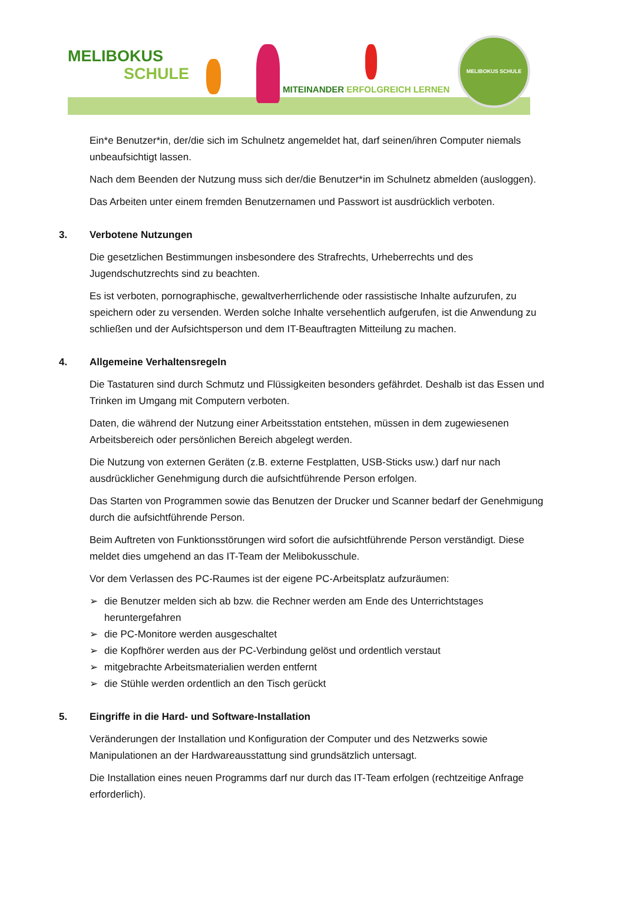MELIBOKUS
SCHULE
MITEINANDER ERFOLGREICH LERNEN
MELIBOKUS SCHULE
Ein*e Benutzer*in, der/die sich im Schulnetz angemeldet hat, darf seinen/ihren Computer niemals unbeaufsichtigt lassen.
Nach dem Beenden der Nutzung muss sich der/die Benutzer*in im Schulnetz abmelden (ausloggen).
Das Arbeiten unter einem fremden Benutzernamen und Passwort ist ausdrücklich verboten.
3. Verbotene Nutzungen
Die gesetzlichen Bestimmungen insbesondere des Strafrechts, Urheberrechts und des Jugendschutzrechts sind zu beachten.
Es ist verboten, pornographische, gewaltverherrlichende oder rassistische Inhalte aufzurufen, zu speichern oder zu versenden. Werden solche Inhalte versehentlich aufgerufen, ist die Anwendung zu schließen und der Aufsichtsperson und dem IT-Beauftragten Mitteilung zu machen.
4. Allgemeine Verhaltensregeln
Die Tastaturen sind durch Schmutz und Flüssigkeiten besonders gefährdet. Deshalb ist das Essen und Trinken im Umgang mit Computern verboten.
Daten, die während der Nutzung einer Arbeitsstation entstehen, müssen in dem zugewiesenen Arbeitsbereich oder persönlichen Bereich abgelegt werden.
Die Nutzung von externen Geräten (z.B. externe Festplatten, USB-Sticks usw.) darf nur nach ausdrücklicher Genehmigung durch die aufsichtführende Person erfolgen.
Das Starten von Programmen sowie das Benutzen der Drucker und Scanner bedarf der Genehmigung durch die aufsichtführende Person.
Beim Auftreten von Funktionsstörungen wird sofort die aufsichtführende Person verständigt. Diese meldet dies umgehend an das IT-Team der Melibokusschule.
Vor dem Verlassen des PC-Raumes ist der eigene PC-Arbeitsplatz aufzuräumen:
➢ die Benutzer melden sich ab bzw. die Rechner werden am Ende des Unterrichtstages heruntergefahren
➢ die PC-Monitore werden ausgeschaltet
➢ die Kopfhörer werden aus der PC-Verbindung gelöst und ordentlich verstaut
➢ mitgebrachte Arbeitsmaterialien werden entfernt
➢ die Stühle werden ordentlich an den Tisch gerückt
5. Eingriffe in die Hard- und Software-Installation
Veränderungen der Installation und Konfiguration der Computer und des Netzwerks sowie Manipulationen an der Hardwareausstattung sind grundsätzlich untersagt.
Die Installation eines neuen Programms darf nur durch das IT-Team erfolgen (rechtzeitige Anfrage erforderlich).